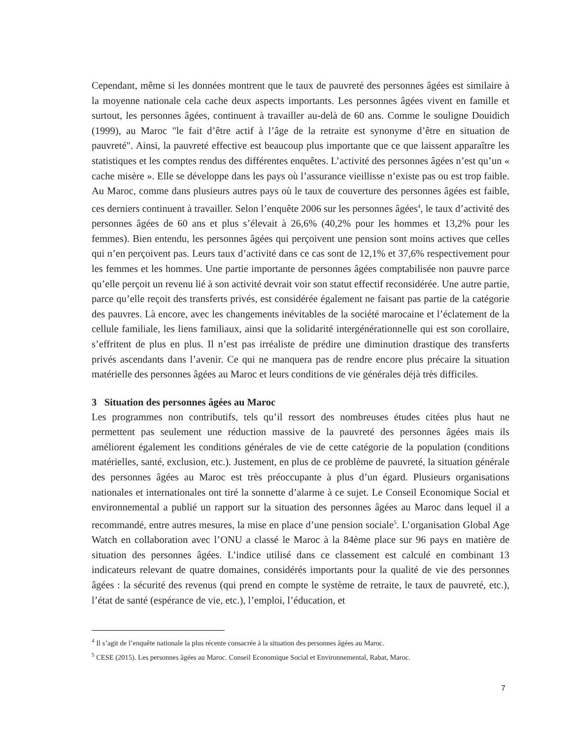Cependant, même si les données montrent que le taux de pauvreté des personnes âgées est similaire à la moyenne nationale cela cache deux aspects importants. Les personnes âgées vivent en famille et surtout, les personnes âgées, continuent à travailler au-delà de 60 ans. Comme le souligne Douidich (1999), au Maroc "le fait d’être actif à l’âge de la retraite est synonyme d’être en situation de pauvreté". Ainsi, la pauvreté effective est beaucoup plus importante que ce que laissent apparaître les statistiques et les comptes rendus des différentes enquêtes. L’activité des personnes âgées n’est qu’un « cache misère ». Elle se développe dans les pays où l’assurance vieillisse n’existe pas ou est trop faible. Au Maroc, comme dans plusieurs autres pays où le taux de couverture des personnes âgées est faible, ces derniers continuent à travailler. Selon l’enquête 2006 sur les personnes âgées<sup>4</sup>, le taux d’activité des personnes âgées de 60 ans et plus s’élevait à 26,6% (40,2% pour les hommes et 13,2% pour les femmes). Bien entendu, les personnes âgées qui perçoivent une pension sont moins actives que celles qui n’en perçoivent pas. Leurs taux d’activité dans ce cas sont de 12,1% et 37,6% respectivement pour les femmes et les hommes. Une partie importante de personnes âgées comptabilisée non pauvre parce qu’elle perçoit un revenu lié à son activité devrait voir son statut effectif reconsidérée. Une autre partie, parce qu’elle reçoit des transferts privés, est considérée également ne faisant pas partie de la catégorie des pauvres. Là encore, avec les changements inévitables de la société marocaine et l’éclatement de la cellule familiale, les liens familiaux, ainsi que la solidarité intergénérationnelle qui est son corollaire, s’effritent de plus en plus. Il n’est pas irréaliste de prédire une diminution drastique des transferts privés ascendants dans l’avenir. Ce qui ne manquera pas de rendre encore plus précaire la situation matérielle des personnes âgées au Maroc et leurs conditions de vie générales déjà très difficiles.
3 Situation des personnes âgées au Maroc
Les programmes non contributifs, tels qu’il ressort des nombreuses études citées plus haut ne permettent pas seulement une réduction massive de la pauvreté des personnes âgées mais ils améliorent également les conditions générales de vie de cette catégorie de la population (conditions matérielles, santé, exclusion, etc.). Justement, en plus de ce problème de pauvreté, la situation générale des personnes âgées au Maroc est très préoccupante à plus d’un égard. Plusieurs organisations nationales et internationales ont tiré la sonnette d’alarme à ce sujet. Le Conseil Economique Social et environnemental a publié un rapport sur la situation des personnes âgées au Maroc dans lequel il a recommandé, entre autres mesures, la mise en place d’une pension sociale<sup>5</sup>. L’organisation Global Age Watch en collaboration avec l’ONU a classé le Maroc à la 84ème place sur 96 pays en matière de situation des personnes âgées. L’indice utilisé dans ce classement est calculé en combinant 13 indicateurs relevant de quatre domaines, considérés importants pour la qualité de vie des personnes âgées : la sécurité des revenus (qui prend en compte le système de retraite, le taux de pauvreté, etc.), l’état de santé (espérance de vie, etc.), l’emploi, l’éducation, et
<sup>4</sup> Il s’agit de l’enquête nationale la plus récente consacrée à la situation des personnes âgées au Maroc.
<sup>5</sup> CESE (2015). Les personnes âgées au Maroc. Conseil Economique Social et Environnemental, Rabat, Maroc.
7